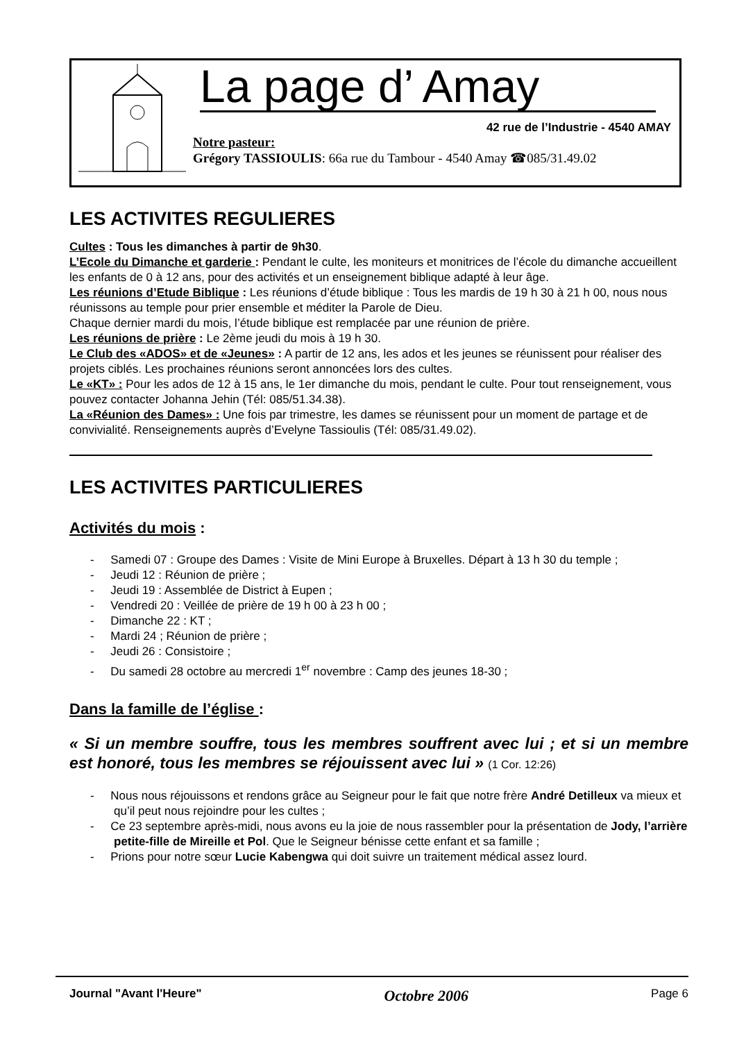La page d’ Amay
42 rue de l’Industrie - 4540 AMAY
Notre pasteur:
Grégory TASSIOULIS: 66a rue du Tambour - 4540 Amay ☎085/31.49.02
LES ACTIVITES REGULIERES
Cultes : Tous les dimanches à partir de 9h30.
L’Ecole du Dimanche et garderie : Pendant le culte, les moniteurs et monitrices de l’école du dimanche accueillent les enfants de 0 à 12 ans, pour des activités et un enseignement biblique adapté à leur âge.
Les réunions d’Etude Biblique : Les réunions d’étude biblique : Tous les mardis de 19 h 30 à 21 h 00, nous nous réunissons au temple pour prier ensemble et méditer la Parole de Dieu.
Chaque dernier mardi du mois, l’étude biblique est remplacée par une réunion de prière.
Les réunions de prière : Le 2ème jeudi du mois à 19 h 30.
Le Club des «ADOS» et de «Jeunes» : A partir de 12 ans, les ados et les jeunes se réunissent pour réaliser des projets ciblés. Les prochaines réunions seront annoncées lors des cultes.
Le «KT» : Pour les ados de 12 à 15 ans, le 1er dimanche du mois, pendant le culte. Pour tout renseignement, vous pouvez contacter Johanna Jehin (Tél: 085/51.34.38).
La «Réunion des Dames» : Une fois par trimestre, les dames se réunissent pour un moment de partage et de convivialité. Renseignements auprès d’Evelyne Tassioulis (Tél: 085/31.49.02).
LES ACTIVITES PARTICULIERES
Activités du mois :
- Samedi 07 : Groupe des Dames : Visite de Mini Europe à Bruxelles. Départ à 13 h 30 du temple ;
- Jeudi 12 : Réunion de prière ;
- Jeudi 19 : Assemblée de District à Eupen ;
- Vendredi 20 : Veillée de prière de 19 h 00 à 23 h 00 ;
- Dimanche 22 : KT ;
- Mardi 24 ; Réunion de prière ;
- Jeudi 26 : Consistoire ;
- Du samedi 28 octobre au mercredi 1<sup>er</sup> novembre : Camp des jeunes 18-30 ;
Dans la famille de l’église :
« Si un membre souffre, tous les membres souffrent avec lui ; et si un membre est honoré, tous les membres se réjouissent avec lui » (1 Cor. 12:26)
- Nous nous réjouissons et rendons grâce au Seigneur pour le fait que notre frère André Detilleux va mieux et qu’il peut nous rejoindre pour les cultes ;
- Ce 23 septembre après-midi, nous avons eu la joie de nous rassembler pour la présentation de Jody, l’arrière petite-fille de Mireille et Pol. Que le Seigneur bénisse cette enfant et sa famille ;
- Prions pour notre sœur Lucie Kabengwa qui doit suivre un traitement médical assez lourd.
Journal "Avant l'Heure" Octobre 2006 Page 6